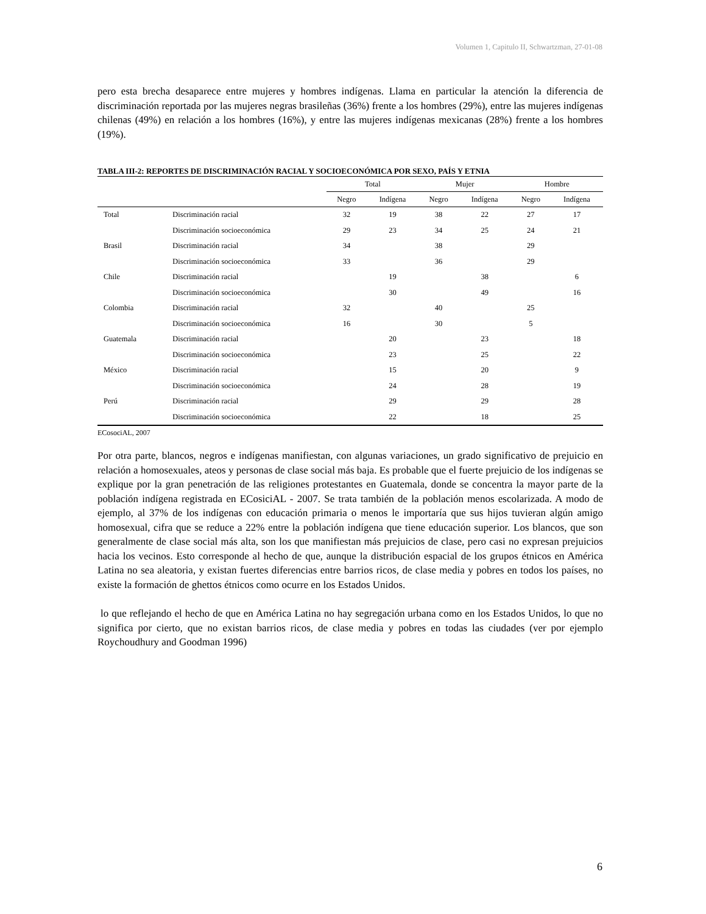Volumen 1, Capitulo II, Schwartzman, 27-01-08
pero esta brecha desaparece entre mujeres y hombres indígenas. Llama en particular la atención la diferencia de discriminación reportada por las mujeres negras brasileñas (36%) frente a los hombres (29%), entre las mujeres indígenas chilenas (49%) en relación a los hombres (16%), y entre las mujeres indígenas mexicanas (28%) frente a los hombres (19%).
TABLA III-2: REPORTES DE DISCRIMINACIÓN RACIAL Y SOCIOECONÓMICA POR SEXO, PAÍS Y ETNIA
| | | Total | | Mujer | | Hombre | |
| --- | --- | --- | --- | --- | --- | --- | --- |
| | | Negro | Indígena | Negro | Indígena | Negro | Indígena |
| Total | Discriminación racial | 32 | 19 | 38 | 22 | 27 | 17 |
| | Discriminación socioeconómica | 29 | 23 | 34 | 25 | 24 | 21 |
| Brasil | Discriminación racial | 34 | | 38 | | 29 | |
| | Discriminación socioeconómica | 33 | | 36 | | 29 | |
| Chile | Discriminación racial | | 19 | | 38 | | 6 |
| | Discriminación socioeconómica | | 30 | | 49 | | 16 |
| Colombia | Discriminación racial | 32 | | 40 | | 25 | |
| | Discriminación socioeconómica | 16 | | 30 | | 5 | |
| Guatemala | Discriminación racial | | 20 | | 23 | | 18 |
| | Discriminación socioeconómica | | 23 | | 25 | | 22 |
| México | Discriminación racial | | 15 | | 20 | | 9 |
| | Discriminación socioeconómica | | 24 | | 28 | | 19 |
| Perú | Discriminación racial | | 29 | | 29 | | 28 |
| | Discriminación socioeconómica | | 22 | | 18 | | 25 |
ECosociAL, 2007
Por otra parte, blancos, negros e indígenas manifiestan, con algunas variaciones, un grado significativo de prejuicio en relación a homosexuales, ateos y personas de clase social más baja. Es probable que el fuerte prejuicio de los indígenas se explique por la gran penetración de las religiones protestantes en Guatemala, donde se concentra la mayor parte de la población indígena registrada en ECosiciAL - 2007. Se trata también de la población menos escolarizada. A modo de ejemplo, al 37% de los indígenas con educación primaria o menos le importaría que sus hijos tuvieran algún amigo homosexual, cifra que se reduce a 22% entre la población indígena que tiene educación superior. Los blancos, que son generalmente de clase social más alta, son los que manifiestan más prejuicios de clase, pero casi no expresan prejuicios hacia los vecinos. Esto corresponde al hecho de que, aunque la distribución espacial de los grupos étnicos en América Latina no sea aleatoria, y existan fuertes diferencias entre barrios ricos, de clase media y pobres en todos los países, no existe la formación de ghettos étnicos como ocurre en los Estados Unidos.
lo que reflejando el hecho de que en América Latina no hay segregación urbana como en los Estados Unidos, lo que no significa por cierto, que no existan barrios ricos, de clase media y pobres en todas las ciudades (ver por ejemplo Roychoudhury and Goodman 1996)
6